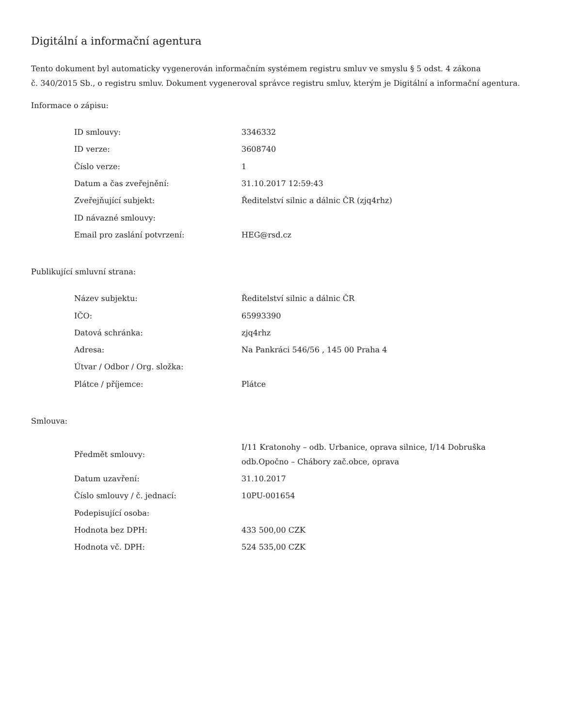Digitální a informační agentura
Tento dokument byl automaticky vygenerován informačním systémem registru smluv ve smyslu § 5 odst. 4 zákona
č. 340/2015 Sb., o registru smluv. Dokument vygeneroval správce registru smluv, kterým je Digitální a informační agentura.
Informace o zápisu:
| ID smlouvy: | 3346332 |
| ID verze: | 3608740 |
| Číslo verze: | 1 |
| Datum a čas zveřejnění: | 31.10.2017 12:59:43 |
| Zveřejňující subjekt: | Ředitelství silnic a dálnic ČR (zjq4rhz) |
| ID návazné smlouvy: | |
| Email pro zaslání potvrzení: | HEG@rsd.cz |
Publikující smluvní strana:
| Název subjektu: | Ředitelství silnic a dálnic ČR |
| IČO: | 65993390 |
| Datová schránka: | zjq4rhz |
| Adresa: | Na Pankráci 546/56 , 145 00 Praha 4 |
| Útvar / Odbor / Org. složka: | |
| Plátce / příjemce: | Plátce |
Smlouva:
| Předmět smlouvy: | I/11 Kratonohy – odb. Urbanice, oprava silnice, I/14 Dobruška odb.Opočno – Chábory zač.obce, oprava |
| Datum uzavření: | 31.10.2017 |
| Číslo smlouvy / č. jednací: | 10PU-001654 |
| Podepisující osoba: | |
| Hodnota bez DPH: | 433 500,00 CZK |
| Hodnota vč. DPH: | 524 535,00 CZK |